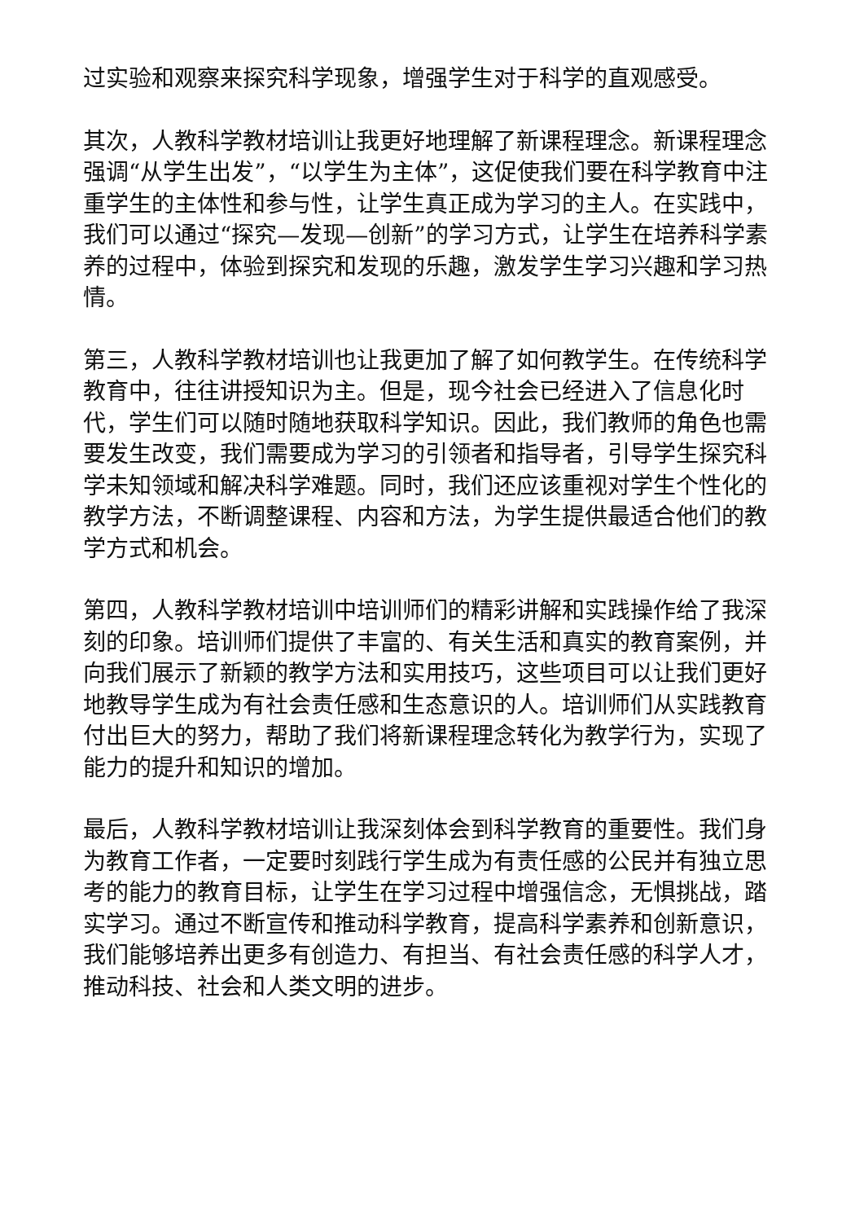过实验和观察来探究科学现象，增强学生对于科学的直观感受。
其次，人教科学教材培训让我更好地理解了新课程理念。新课程理念强调“从学生出发”，“以学生为主体”，这促使我们要在科学教育中注重学生的主体性和参与性，让学生真正成为学习的主人。在实践中，我们可以通过“探究—发现—创新”的学习方式，让学生在培养科学素养的过程中，体验到探究和发现的乐趣，激发学生学习兴趣和学习热情。
第三，人教科学教材培训也让我更加了解了如何教学生。在传统科学教育中，往往讲授知识为主。但是，现今社会已经进入了信息化时代，学生们可以随时随地获取科学知识。因此，我们教师的角色也需要发生改变，我们需要成为学习的引领者和指导者，引导学生探究科学未知领域和解决科学难题。同时，我们还应该重视对学生个性化的教学方法，不断调整课程、内容和方法，为学生提供最适合他们的教学方式和机会。
第四，人教科学教材培训中培训师们的精彩讲解和实践操作给了我深刻的印象。培训师们提供了丰富的、有关生活和真实的教育案例，并向我们展示了新颖的教学方法和实用技巧，这些项目可以让我们更好地教导学生成为有社会责任感和生态意识的人。培训师们从实践教育付出巨大的努力，帮助了我们将新课程理念转化为教学行为，实现了能力的提升和知识的增加。
最后，人教科学教材培训让我深刻体会到科学教育的重要性。我们身为教育工作者，一定要时刻践行学生成为有责任感的公民并有独立思考的能力的教育目标，让学生在学习过程中增强信念，无惧挑战，踏实学习。通过不断宣传和推动科学教育，提高科学素养和创新意识，我们能够培养出更多有创造力、有担当、有社会责任感的科学人才，推动科技、社会和人类文明的进步。